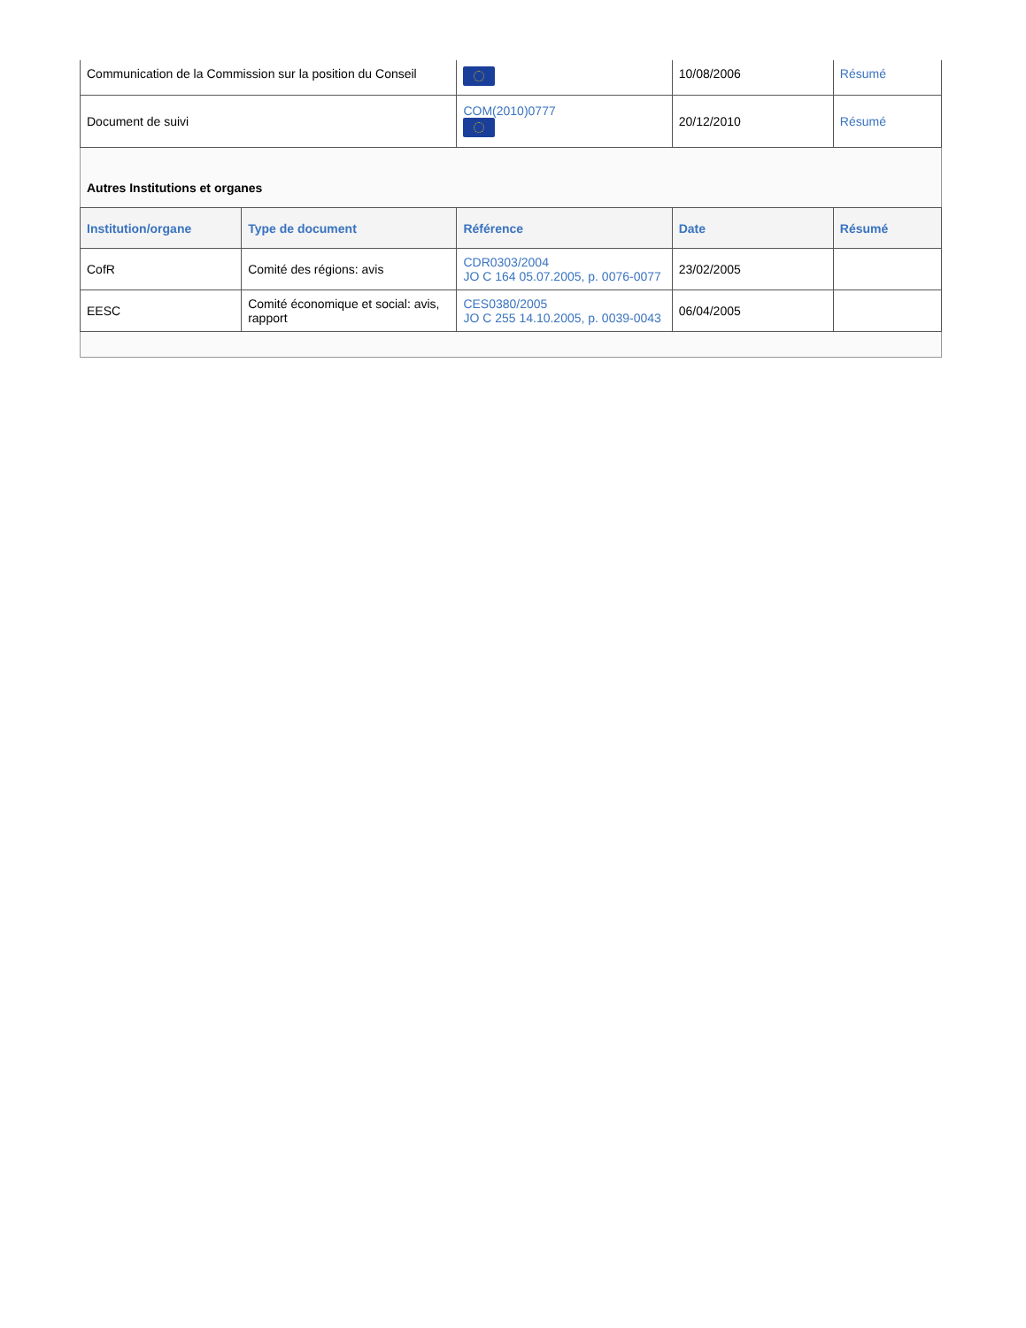| Communication de la Commission sur la position du Conseil | | | 10/08/2006 | Résumé |
| Document de suivi | | COM(2010)0777 | 20/12/2010 | Résumé |
| Autres Institutions et organes | | | | |
| Institution/organe | Type de document | Référence | Date | Résumé |
| CofR | Comité des régions: avis | CDR0303/2004 JO C 164 05.07.2005, p. 0076-0077 | 23/02/2005 | |
| EESC | Comité économique et social: avis, rapport | CES0380/2005 JO C 255 14.10.2005, p. 0039-0043 | 06/04/2005 | |